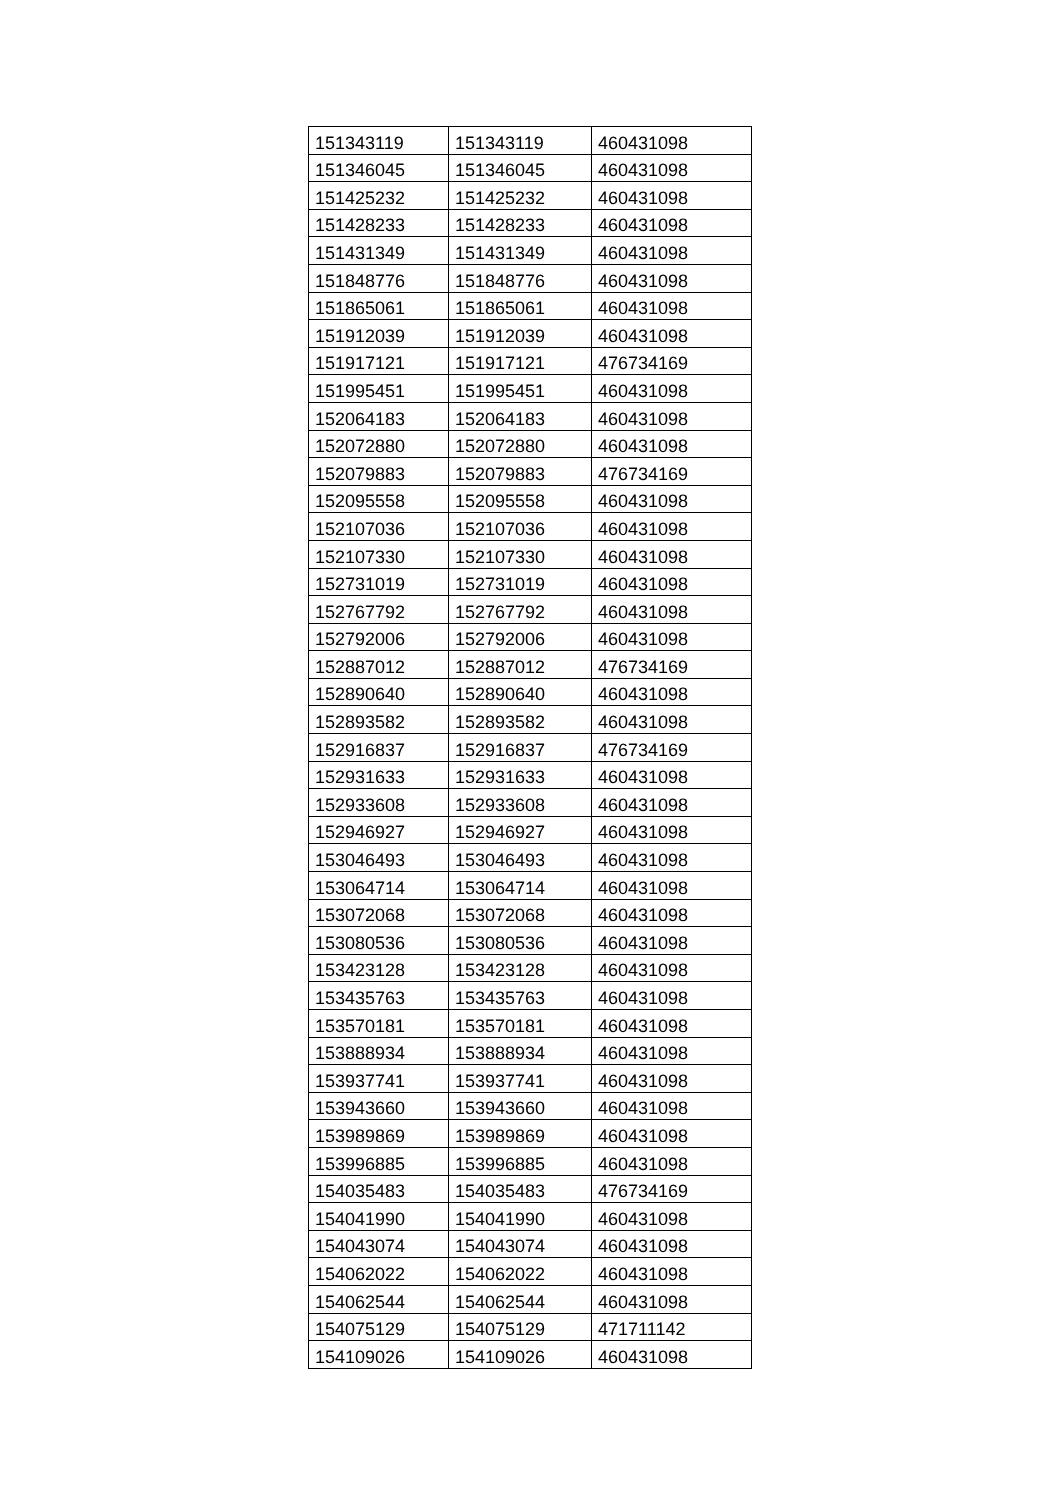| 151343119 | 151343119 | 460431098 |
| 151346045 | 151346045 | 460431098 |
| 151425232 | 151425232 | 460431098 |
| 151428233 | 151428233 | 460431098 |
| 151431349 | 151431349 | 460431098 |
| 151848776 | 151848776 | 460431098 |
| 151865061 | 151865061 | 460431098 |
| 151912039 | 151912039 | 460431098 |
| 151917121 | 151917121 | 476734169 |
| 151995451 | 151995451 | 460431098 |
| 152064183 | 152064183 | 460431098 |
| 152072880 | 152072880 | 460431098 |
| 152079883 | 152079883 | 476734169 |
| 152095558 | 152095558 | 460431098 |
| 152107036 | 152107036 | 460431098 |
| 152107330 | 152107330 | 460431098 |
| 152731019 | 152731019 | 460431098 |
| 152767792 | 152767792 | 460431098 |
| 152792006 | 152792006 | 460431098 |
| 152887012 | 152887012 | 476734169 |
| 152890640 | 152890640 | 460431098 |
| 152893582 | 152893582 | 460431098 |
| 152916837 | 152916837 | 476734169 |
| 152931633 | 152931633 | 460431098 |
| 152933608 | 152933608 | 460431098 |
| 152946927 | 152946927 | 460431098 |
| 153046493 | 153046493 | 460431098 |
| 153064714 | 153064714 | 460431098 |
| 153072068 | 153072068 | 460431098 |
| 153080536 | 153080536 | 460431098 |
| 153423128 | 153423128 | 460431098 |
| 153435763 | 153435763 | 460431098 |
| 153570181 | 153570181 | 460431098 |
| 153888934 | 153888934 | 460431098 |
| 153937741 | 153937741 | 460431098 |
| 153943660 | 153943660 | 460431098 |
| 153989869 | 153989869 | 460431098 |
| 153996885 | 153996885 | 460431098 |
| 154035483 | 154035483 | 476734169 |
| 154041990 | 154041990 | 460431098 |
| 154043074 | 154043074 | 460431098 |
| 154062022 | 154062022 | 460431098 |
| 154062544 | 154062544 | 460431098 |
| 154075129 | 154075129 | 471711142 |
| 154109026 | 154109026 | 460431098 |